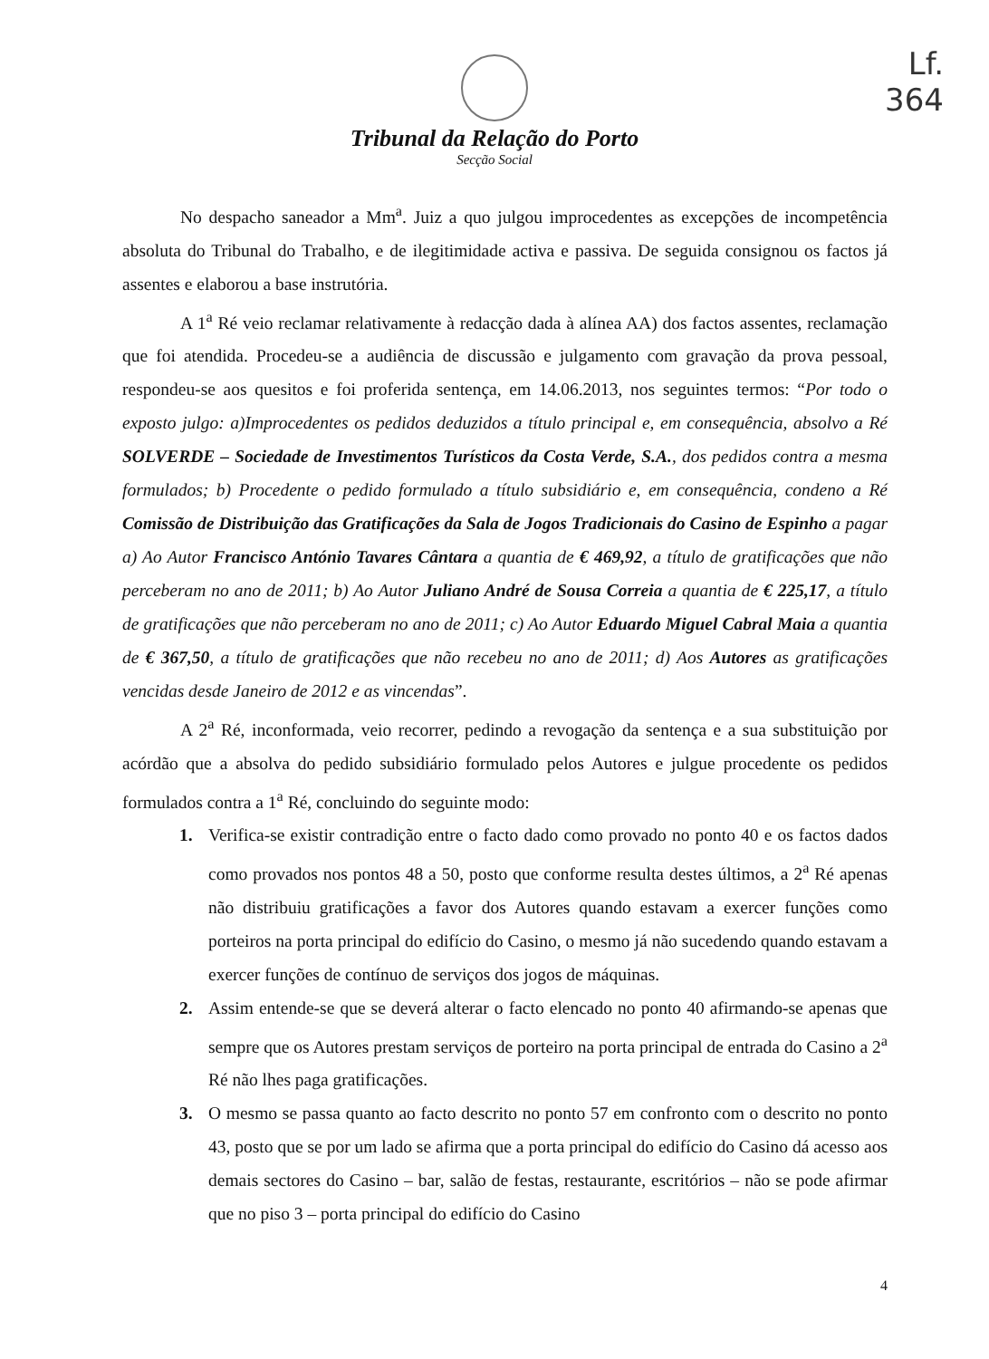Lf.
364
Tribunal da Relação do Porto
Secção Social
No despacho saneador a Mm<sup>a</sup>. Juiz a quo julgou improcedentes as excepções de incompetência absoluta do Tribunal do Trabalho, e de ilegitimidade activa e passiva. De seguida consignou os factos já assentes e elaborou a base instrutória.
A 1<sup>a</sup> Ré veio reclamar relativamente à redacção dada à alínea AA) dos factos assentes, reclamação que foi atendida. Procedeu-se a audiência de discussão e julgamento com gravação da prova pessoal, respondeu-se aos quesitos e foi proferida sentença, em 14.06.2013, nos seguintes termos: “Por todo o exposto julgo: a)Improcedentes os pedidos deduzidos a título principal e, em consequência, absolvo a Ré SOLVERDE – Sociedade de Investimentos Turísticos da Costa Verde, S.A., dos pedidos contra a mesma formulados; b) Procedente o pedido formulado a título subsidiário e, em consequência, condeno a Ré Comissão de Distribuição das Gratificações da Sala de Jogos Tradicionais do Casino de Espinho a pagar a) Ao Autor Francisco António Tavares Cântara a quantia de € 469,92, a título de gratificações que não perceberam no ano de 2011; b) Ao Autor Juliano André de Sousa Correia a quantia de € 225,17, a título de gratificações que não perceberam no ano de 2011; c) Ao Autor Eduardo Miguel Cabral Maia a quantia de € 367,50, a título de gratificações que não recebeu no ano de 2011; d) Aos Autores as gratificações vencidas desde Janeiro de 2012 e as vincendas”.
A 2<sup>a</sup> Ré, inconformada, veio recorrer, pedindo a revogação da sentença e a sua substituição por acórdão que a absolva do pedido subsidiário formulado pelos Autores e julgue procedente os pedidos formulados contra a 1<sup>a</sup> Ré, concluindo do seguinte modo:
1. Verifica-se existir contradição entre o facto dado como provado no ponto 40 e os factos dados como provados nos pontos 48 a 50, posto que conforme resulta destes últimos, a 2<sup>a</sup> Ré apenas não distribuiu gratificações a favor dos Autores quando estavam a exercer funções como porteiros na porta principal do edifício do Casino, o mesmo já não sucedendo quando estavam a exercer funções de contínuo de serviços dos jogos de máquinas.
2. Assim entende-se que se deverá alterar o facto elencado no ponto 40 afirmando-se apenas que sempre que os Autores prestam serviços de porteiro na porta principal de entrada do Casino a 2<sup>a</sup> Ré não lhes paga gratificações.
3. O mesmo se passa quanto ao facto descrito no ponto 57 em confronto com o descrito no ponto 43, posto que se por um lado se afirma que a porta principal do edifício do Casino dá acesso aos demais sectores do Casino – bar, salão de festas, restaurante, escritórios – não se pode afirmar que no piso 3 – porta principal do edifício do Casino
4